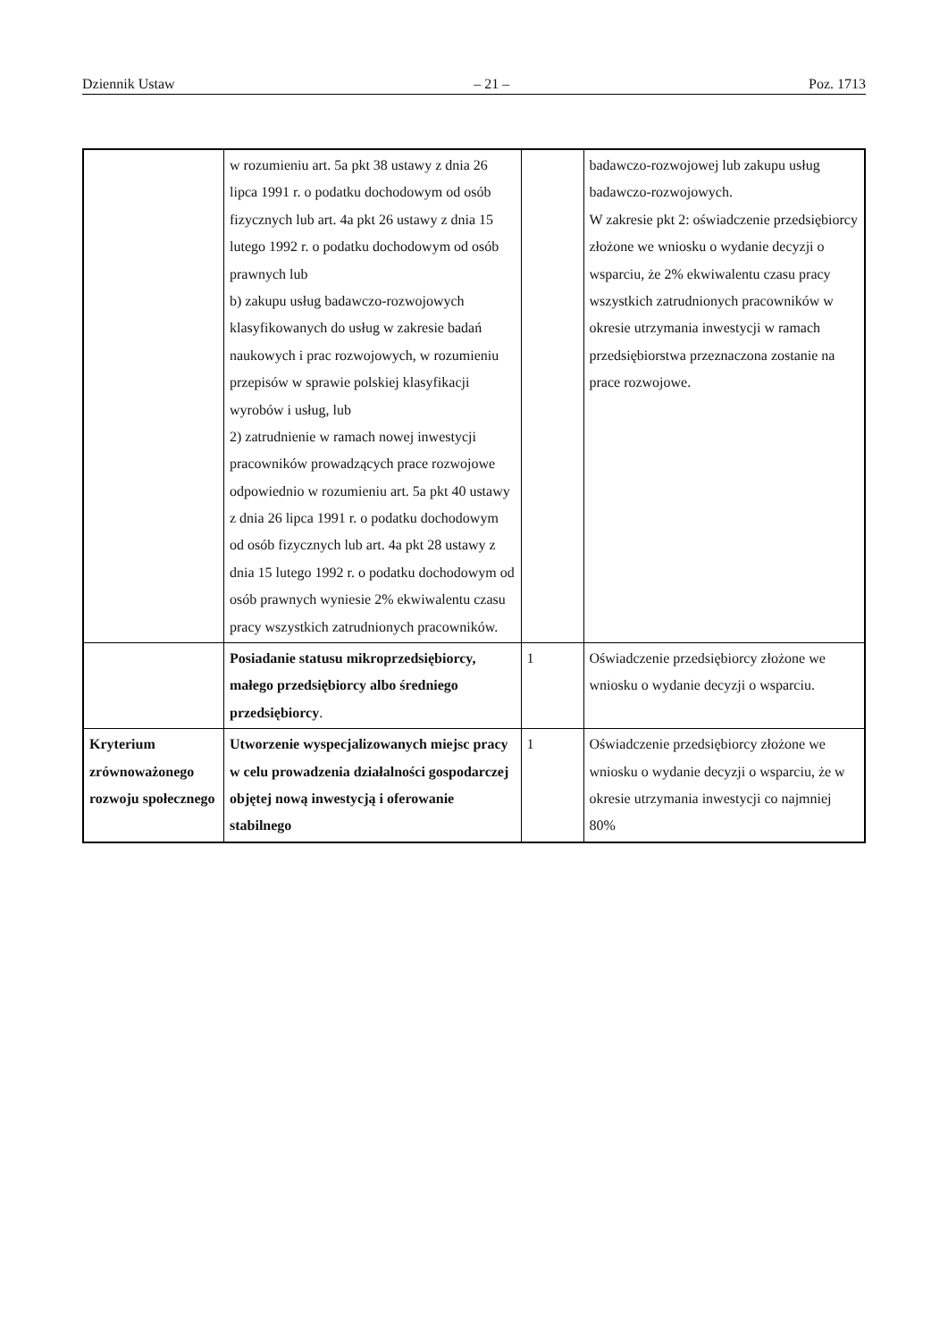Dziennik Ustaw – 21 – Poz. 1713
| | w rozumieniu art. 5a pkt 38 ustawy z dnia 26 lipca 1991 r. o podatku dochodowym od osób fizycznych lub art. 4a pkt 26 ustawy z dnia 15 lutego 1992 r. o podatku dochodowym od osób prawnych lub b) zakupu usług badawczo-rozwojowych klasyfikowanych do usług w zakresie badań naukowych i prac rozwojowych, w rozumieniu przepisów w sprawie polskiej klasyfikacji wyrobów i usług, lub 2) zatrudnienie w ramach nowej inwestycji pracowników prowadzących prace rozwojowe odpowiednio w rozumieniu art. 5a pkt 40 ustawy z dnia 26 lipca 1991 r. o podatku dochodowym od osób fizycznych lub art. 4a pkt 28 ustawy z dnia 15 lutego 1992 r. o podatku dochodowym od osób prawnych wyniesie 2% ekwiwalentu czasu pracy wszystkich zatrudnionych pracowników. | | badawczo-rozwojowej lub zakupu usług badawczo-rozwojowych. W zakresie pkt 2: oświadczenie przedsiębiorcy złożone we wniosku o wydanie decyzji o wsparciu, że 2% ekwiwalentu czasu pracy wszystkich zatrudnionych pracowników w okresie utrzymania inwestycji w ramach przedsiębiorstwa przeznaczona zostanie na prace rozwojowe. |
| | Posiadanie statusu mikroprzedsiębiorcy, małego przedsiębiorcy albo średniego przedsiębiorcy . | 1 | Oświadczenie przedsiębiorcy złożone we wniosku o wydanie decyzji o wsparciu. |
| Kryterium zrównoważonego rozwoju społecznego | Utworzenie wyspecjalizowanych miejsc pracy w celu prowadzenia działalności gospodarczej objętej nową inwestycją i oferowanie stabilnego | 1 | Oświadczenie przedsiębiorcy złożone we wniosku o wydanie decyzji o wsparciu, że w okresie utrzymania inwestycji co najmniej 80% |